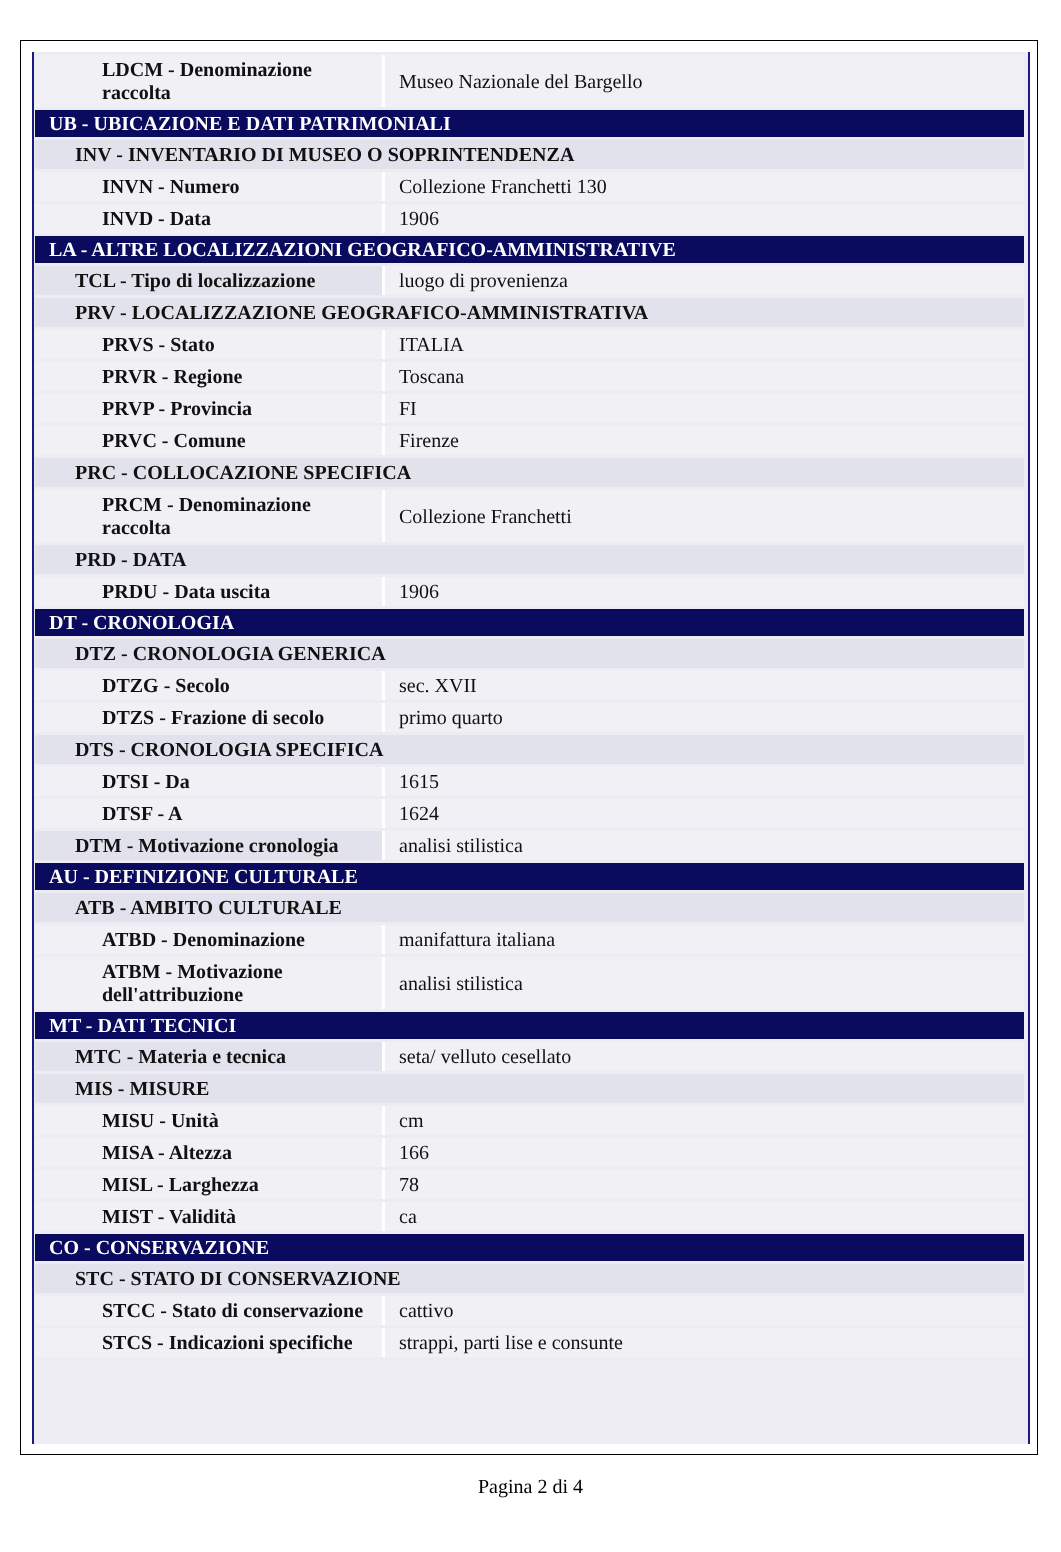| LDCM - Denominazione raccolta | Museo Nazionale del Bargello |
| UB - UBICAZIONE E DATI PATRIMONIALI | |
| INV - INVENTARIO DI MUSEO O SOPRINTENDENZA | |
| INVN - Numero | Collezione Franchetti 130 |
| INVD - Data | 1906 |
| LA - ALTRE LOCALIZZAZIONI GEOGRAFICO-AMMINISTRATIVE | |
| TCL - Tipo di localizzazione | luogo di provenienza |
| PRV - LOCALIZZAZIONE GEOGRAFICO-AMMINISTRATIVA | |
| PRVS - Stato | ITALIA |
| PRVR - Regione | Toscana |
| PRVP - Provincia | FI |
| PRVC - Comune | Firenze |
| PRC - COLLOCAZIONE SPECIFICA | |
| PRCM - Denominazione raccolta | Collezione Franchetti |
| PRD - DATA | |
| PRDU - Data uscita | 1906 |
| DT - CRONOLOGIA | |
| DTZ - CRONOLOGIA GENERICA | |
| DTZG - Secolo | sec. XVII |
| DTZS - Frazione di secolo | primo quarto |
| DTS - CRONOLOGIA SPECIFICA | |
| DTSI - Da | 1615 |
| DTSF - A | 1624 |
| DTM - Motivazione cronologia | analisi stilistica |
| AU - DEFINIZIONE CULTURALE | |
| ATB - AMBITO CULTURALE | |
| ATBD - Denominazione | manifattura italiana |
| ATBM - Motivazione dell'attribuzione | analisi stilistica |
| MT - DATI TECNICI | |
| MTC - Materia e tecnica | seta/ velluto cesellato |
| MIS - MISURE | |
| MISU - Unità | cm |
| MISA - Altezza | 166 |
| MISL - Larghezza | 78 |
| MIST - Validità | ca |
| CO - CONSERVAZIONE | |
| STC - STATO DI CONSERVAZIONE | |
| STCC - Stato di conservazione | cattivo |
| STCS - Indicazioni specifiche | strappi, parti lise e consunte |
Pagina 2 di 4